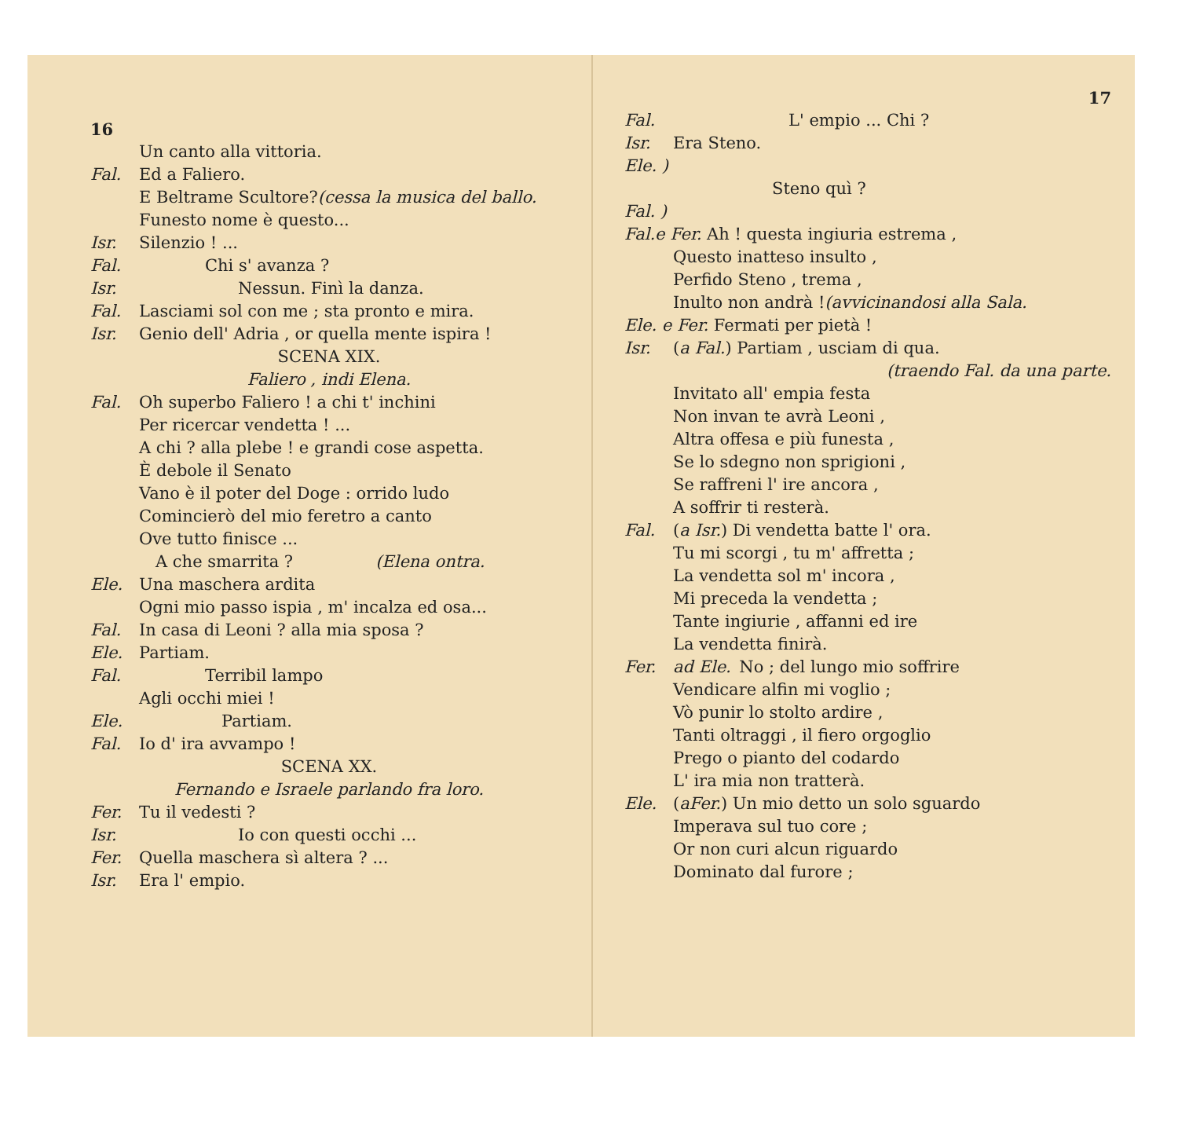16
Un canto alla vittoria.
Fal. Ed a Faliero.
E Beltrame Scultore? (cessa la musica del ballo.
Funesto nome è questo...
Isr. Silenzio ! ...
Fal.    Chi s' avanza ?
Isr.      Nessun. Finì la danza.
Fal. Lasciami sol con me ; sta pronto e mira.
Isr. Genio dell' Adria , or quella mente ispira !
SCENA XIX.
Faliero , indi Elena.
Fal. Oh superbo Faliero ! a chi t' inchini
Per ricercar vendetta ! ...
A chi ? alla plebe ! e grandi cose aspetta.
È debole il Senato
Vano è il poter del Doge : orrido ludo
Comincierò del mio feretro a canto
Ove tutto finisce ...
 A che smarrita ?     (Elena ontra.
Ele. Una maschera ardita
Ogni mio passo ispia , m' incalza ed osa...
Fal. In casa di Leoni ? alla mia sposa ?
Ele. Partiam.
Fal.    Terribil lampo
Agli occhi miei !
Ele.     Partiam.
Fal. Io d' ira avvampo !
SCENA XX.
Fernando e Israele parlando fra loro.
Fer. Tu il vedesti ?
Isr.      Io con questi occhi ...
Fer. Quella maschera sì altera ? ...
Isr. Era l' empio.
17
Fal.       L' empio ... Chi ?
Isr. Era Steno.
Ele. )
      Steno quì ?
Fal. )
Fal.e Fer. Ah ! questa ingiuria estrema ,
Questo inatteso insulto ,
Perfido Steno , trema ,
Inulto non andrà ! (avvicinandosi alla Sala.
Ele. e Fer. Fermati per pietà !
Isr. ( a Fal. ) Partiam , usciam di qua.
(traendo Fal. da una parte.
Invitato all' empia festa
Non invan te avrà Leoni ,
Altra offesa e più funesta ,
Se lo sdegno non sprigioni ,
Se raffreni l' ire ancora ,
A soffrir ti resterà.
Fal. ( a Isr. ) Di vendetta batte l' ora.
Tu mi scorgi , tu m' affretta ;
La vendetta sol m' incora ,
Mi preceda la vendetta ;
Tante ingiurie , affanni ed ire
La vendetta finirà.
Fer. ad Ele. No ; del lungo mio soffrire
Vendicare alfin mi voglio ;
Vò punir lo stolto ardire ,
Tanti oltraggi , il fiero orgoglio
Prego o pianto del codardo
L' ira mia non tratterà.
Ele. (aFer.) Un mio detto un solo sguardo
Imperava sul tuo core ;
Or non curi alcun riguardo
Dominato dal furore ;